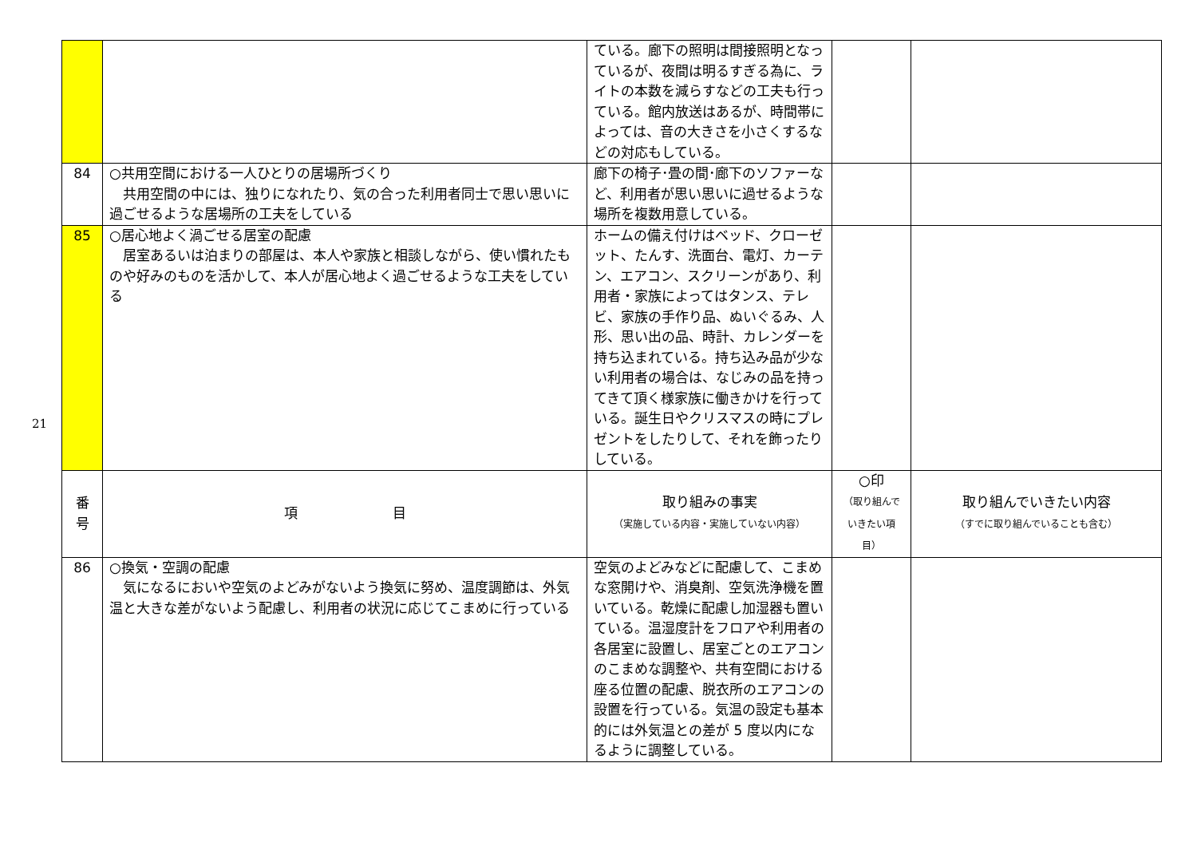21
| | | ている。廊下の照明は間接照明となっているが、夜間は明るすぎる為に、ライトの本数を減らすなどの工夫も行っている。館内放送はあるが、時間帯によっては、音の大きさを小さくするなどの対応もしている。 | | |
| 84 | ○共用空間における一人ひとりの居場所づくり 共用空間の中には、独りになれたり、気の合った利用者同士で思い思いに過ごせるような居場所の工夫をしている | 廊下の椅子･畳の間･廊下のソファーなど、利用者が思い思いに過せるような場所を複数用意している。 | | |
| 85 | ○居心地よく渦ごせる居室の配慮 居室あるいは泊まりの部屋は、本人や家族と相談しながら、使い慣れたものや好みのものを活かして、本人が居心地よく過ごせるような工夫をしている | ホームの備え付けはベッド、クローゼット、たんす、洗面台、電灯、カーテン、エアコン、スクリーンがあり、利用者・家族によってはタンス、テレビ、家族の手作り品、ぬいぐるみ、人形、思い出の品、時計、カレンダーを持ち込まれている。持ち込み品が少ない利用者の場合は、なじみの品を持ってきて頂く様家族に働きかけを行っている。誕生日やクリスマスの時にプレゼントをしたりして、それを飾ったりしている。 | | |
| 番 号 | 項 目 | 取り組みの事実 （実施している内容・実施していない内容） | ○印 （取り組んで いきたい項目） | 取り組んでいきたい内容 （すでに取り組んでいることも含む） |
| 86 | ○換気・空調の配慮 気になるにおいや空気のよどみがないよう換気に努め、温度調節は、外気温と大きな差がないよう配慮し、利用者の状況に応じてこまめに行っている | 空気のよどみなどに配慮して、こまめな窓開けや、消臭剤、空気洗浄機を置いている。乾燥に配慮し加湿器も置いている。温湿度計をフロアや利用者の各居室に設置し、居室ごとのエアコンのこまめな調整や、共有空間における座る位置の配慮、脱衣所のエアコンの設置を行っている。気温の設定も基本的には外気温との差が 5 度以内になるように調整している。 | | |